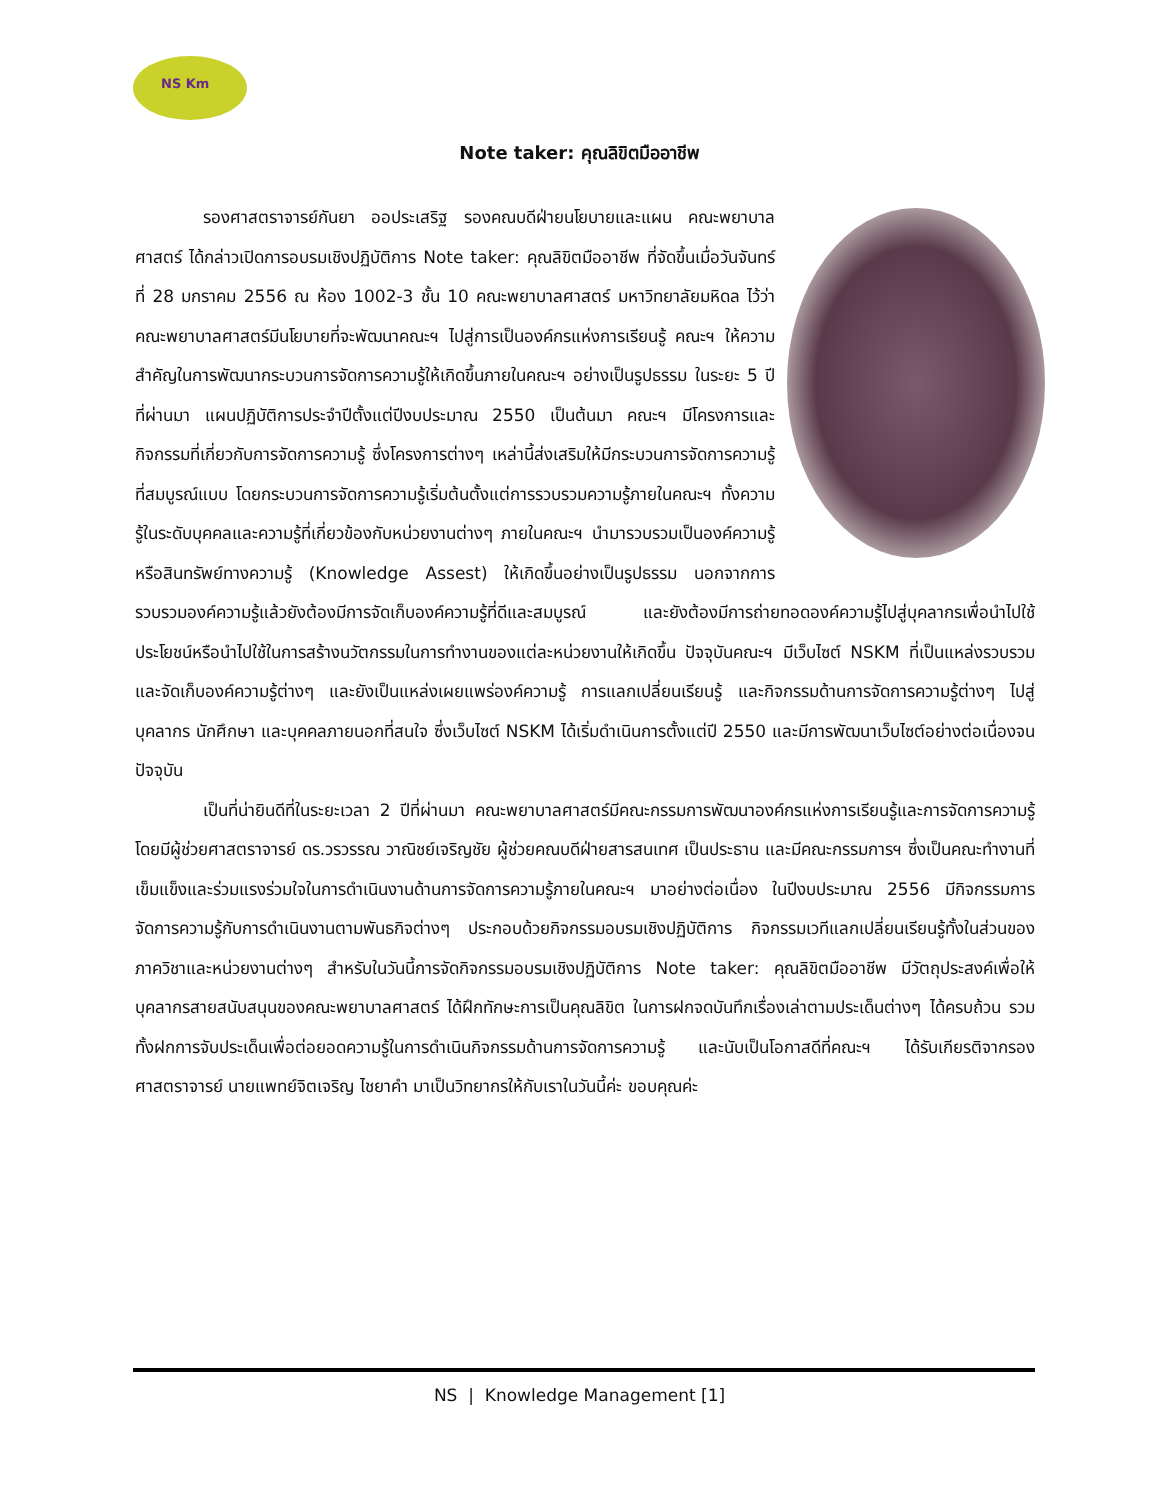NS Km
Note taker: คุณลิขิตมืออาชีพ
รองศาสตราจารย์กันยา ออประเสริฐ รองคณบดีฝ่ายนโยบายและแผน คณะพยาบาลศาสตร์ ได้กล่าวเปิดการอบรมเชิงปฏิบัติการ Note taker: คุณลิขิตมืออาชีพ ที่จัดขึ้นเมื่อวันจันทร์ที่ 28 มกราคม 2556 ณ ห้อง 1002-3 ชั้น 10 คณะพยาบาลศาสตร์ มหาวิทยาลัยมหิดล ไว้ว่า คณะพยาบาลศาสตร์มีนโยบายที่จะพัฒนาคณะฯ ไปสู่การเป็นองค์กรแห่งการเรียนรู้ คณะฯ ให้ความสำคัญในการพัฒนากระบวนการจัดการความรู้ให้เกิดขึ้นภายในคณะฯ อย่างเป็นรูปธรรม ในระยะ 5 ปีที่ผ่านมา แผนปฏิบัติการประจำปีตั้งแต่ปีงบประมาณ 2550 เป็นต้นมา คณะฯ มีโครงการและกิจกรรมที่เกี่ยวกับการจัดการความรู้ ซึ่งโครงการต่างๆ เหล่านี้ส่งเสริมให้มีกระบวนการจัดการความรู้ที่สมบูรณ์แบบ โดยกระบวนการจัดการความรู้เริ่มต้นตั้งแต่การรวบรวมความรู้ภายในคณะฯ ทั้งความรู้ในระดับบุคคลและความรู้ที่เกี่ยวข้องกับหน่วยงานต่างๆ ภายในคณะฯ นำมารวบรวมเป็นองค์ความรู้หรือสินทรัพย์ทางความรู้ (Knowledge Assest) ให้เกิดขึ้นอย่างเป็นรูปธรรม นอกจากการรวบรวมองค์ความรู้แล้วยังต้องมีการจัดเก็บองค์ความรู้ที่ดีและสมบูรณ์ และยังต้องมีการถ่ายทอดองค์ความรู้ไปสู่บุคลากรเพื่อนำไปใช้ประโยชน์หรือนำไปใช้ในการสร้างนวัตกรรมในการทำงานของแต่ละหน่วยงานให้เกิดขึ้น ปัจจุบันคณะฯ มีเว็บไซต์ NSKM ที่เป็นแหล่งรวบรวมและจัดเก็บองค์ความรู้ต่างๆ และยังเป็นแหล่งเผยแพร่องค์ความรู้ การแลกเปลี่ยนเรียนรู้ และกิจกรรมด้านการจัดการความรู้ต่างๆ ไปสู่บุคลากร นักศึกษา และบุคคลภายนอกที่สนใจ ซึ่งเว็บไซต์ NSKM ได้เริ่มดำเนินการตั้งแต่ปี 2550 และมีการพัฒนาเว็บไซต์อย่างต่อเนื่องจนปัจจุบัน
เป็นที่น่ายินดีที่ในระยะเวลา 2 ปีที่ผ่านมา คณะพยาบาลศาสตร์มีคณะกรรมการพัฒนาองค์กรแห่งการเรียนรู้และการจัดการความรู้ โดยมีผู้ช่วยศาสตราจารย์ ดร.วรวรรณ วาณิชย์เจริญชัย ผู้ช่วยคณบดีฝ่ายสารสนเทศ เป็นประธาน และมีคณะกรรมการฯ ซึ่งเป็นคณะทำงานที่เข็มแข็งและร่วมแรงร่วมใจในการดำเนินงานด้านการจัดการความรู้ภายในคณะฯ มาอย่างต่อเนื่อง ในปีงบประมาณ 2556 มีกิจกรรมการจัดการความรู้กับการดำเนินงานตามพันธกิจต่างๆ ประกอบด้วยกิจกรรมอบรมเชิงปฏิบัติการ กิจกรรมเวทีแลกเปลี่ยนเรียนรู้ทั้งในส่วนของภาควิชาและหน่วยงานต่างๆ สำหรับในวันนี้การจัดกิจกรรมอบรมเชิงปฏิบัติการ Note taker: คุณลิขิตมืออาชีพ มีวัตถุประสงค์เพื่อให้บุคลากรสายสนับสนุนของคณะพยาบาลศาสตร์ ได้ฝึกทักษะการเป็นคุณลิขิต ในการฝกจดบันทึกเรื่องเล่าตามประเด็นต่างๆ ได้ครบถ้วน รวมทั้งฝกการจับประเด็นเพื่อต่อยอดความรู้ในการดำเนินกิจกรรมด้านการจัดการความรู้ และนับเป็นโอกาสดีที่คณะฯ ได้รับเกียรติจากรองศาสตราจารย์ นายแพทย์จิตเจริญ ไชยาคำ มาเป็นวิทยากรให้กับเราในวันนี้ค่ะ ขอบคุณค่ะ
NS | Knowledge Management [1]